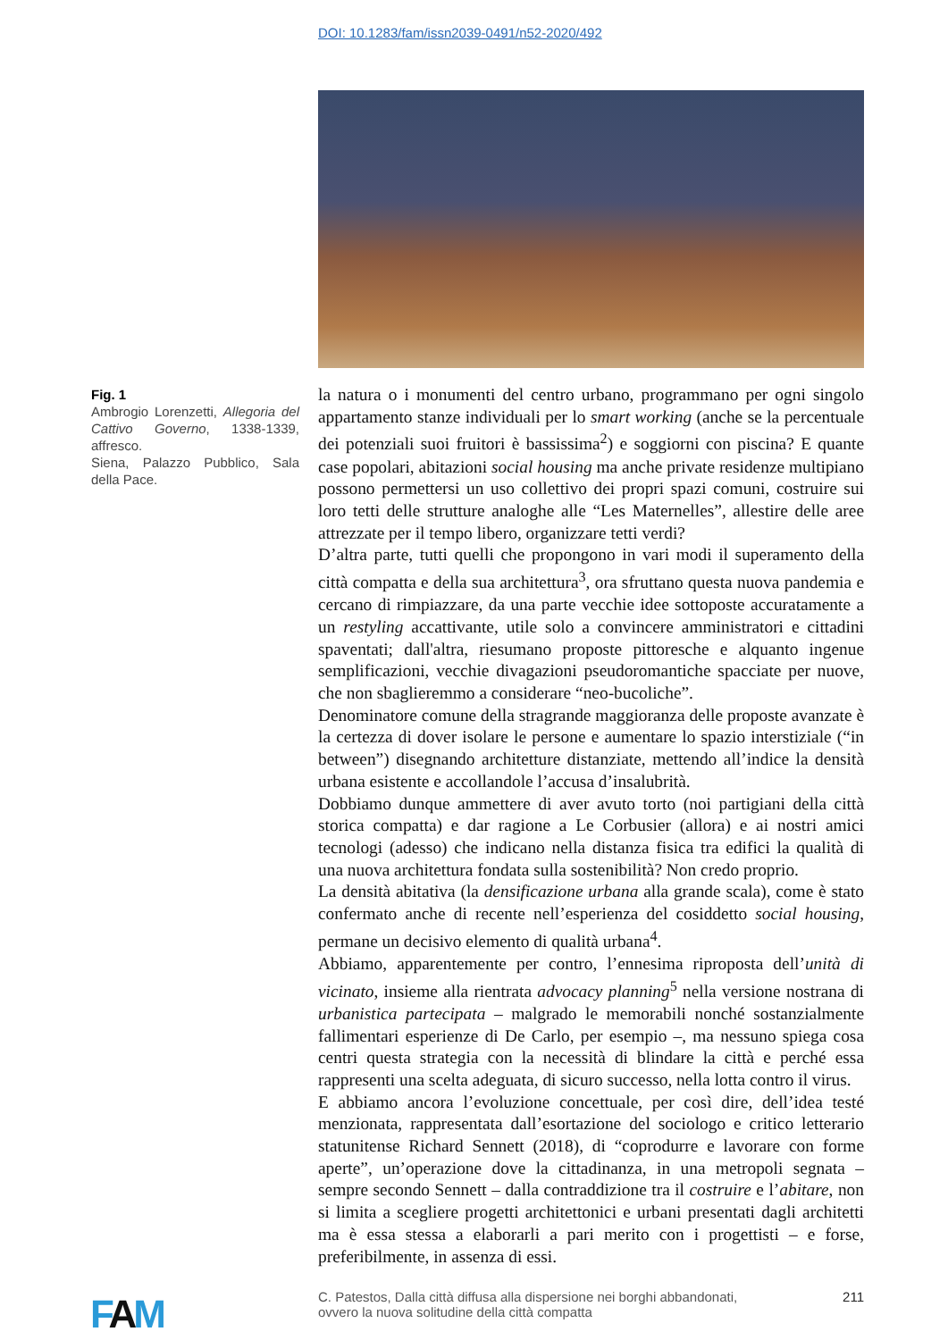DOI: 10.1283/fam/issn2039-0491/n52-2020/492
Fig. 1
Ambrogio Lorenzetti, Allegoria del Cattivo Governo, 1338-1339, affresco.
Siena, Palazzo Pubblico, Sala della Pace.
la natura o i monumenti del centro urbano, programmano per ogni singolo appartamento stanze individuali per lo smart working (anche se la percentuale dei potenziali suoi fruitori è bassissima<sup>2</sup>) e soggiorni con piscina? E quante case popolari, abitazioni social housing ma anche private residenze multipiano possono permettersi un uso collettivo dei propri spazi comuni, costruire sui loro tetti delle strutture analoghe alle “Les Maternelles”, allestire delle aree attrezzate per il tempo libero, organizzare tetti verdi?
D’altra parte, tutti quelli che propongono in vari modi il superamento della città compatta e della sua architettura<sup>3</sup>, ora sfruttano questa nuova pandemia e cercano di rimpiazzare, da una parte vecchie idee sottoposte accuratamente a un restyling accattivante, utile solo a convincere amministratori e cittadini spaventati; dall'altra, riesumano proposte pittoresche e alquanto ingenue semplificazioni, vecchie divagazioni pseudoromantiche spacciate per nuove, che non sbaglieremmo a considerare “neo-bucoliche”.
Denominatore comune della stragrande maggioranza delle proposte avanzate è la certezza di dover isolare le persone e aumentare lo spazio interstiziale (“in between”) disegnando architetture distanziate, mettendo all’indice la densità urbana esistente e accollandole l’accusa d’insalubrità.
Dobbiamo dunque ammettere di aver avuto torto (noi partigiani della città storica compatta) e dar ragione a Le Corbusier (allora) e ai nostri amici tecnologi (adesso) che indicano nella distanza fisica tra edifici la qualità di una nuova architettura fondata sulla sostenibilità? Non credo proprio.
La densità abitativa (la densificazione urbana alla grande scala), come è stato confermato anche di recente nell’esperienza del cosiddetto social housing, permane un decisivo elemento di qualità urbana<sup>4</sup>.
Abbiamo, apparentemente per contro, l’ennesima riproposta dell’unità di vicinato, insieme alla rientrata advocacy planning<sup>5</sup> nella versione nostrana di urbanistica partecipata – malgrado le memorabili nonché sostanzialmente fallimentari esperienze di De Carlo, per esempio –, ma nessuno spiega cosa centri questa strategia con la necessità di blindare la città e perché essa rappresenti una scelta adeguata, di sicuro successo, nella lotta contro il virus.
E abbiamo ancora l’evoluzione concettuale, per così dire, dell’idea testé menzionata, rappresentata dall’esortazione del sociologo e critico letterario statunitense Richard Sennett (2018), di “coprodurre e lavorare con forme aperte”, un’operazione dove la cittadinanza, in una metropoli segnata – sempre secondo Sennett – dalla contraddizione tra il costruire e l’abitare, non si limita a scegliere progetti architettonici e urbani presentati dagli architetti ma è essa stessa a elaborarli a pari merito con i progettisti – e forse, preferibilmente, in assenza di essi.
FAM
C. Patestos, Dalla città diffusa alla dispersione nei borghi abbandonati,
ovvero la nuova solitudine della città compatta
211